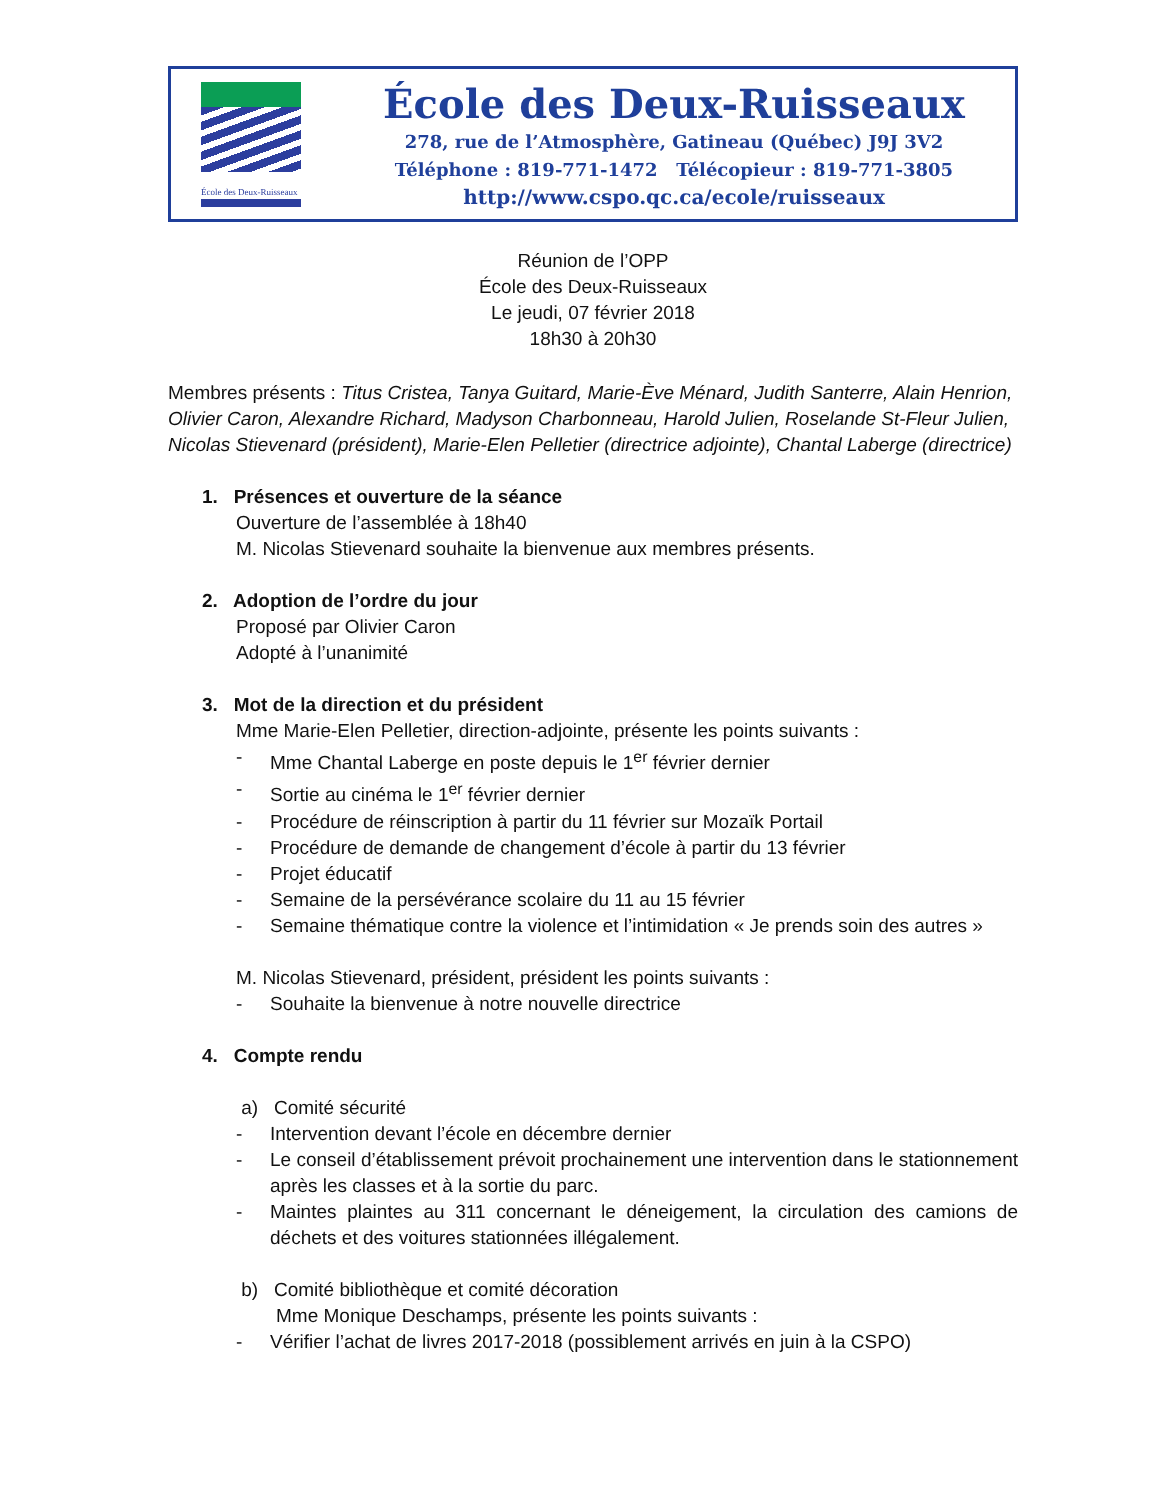École des Deux-Ruisseaux
École des Deux-Ruisseaux
278, rue de l’Atmosphère, Gatineau (Québec) J9J 3V2
Téléphone : 819-771-1472 Télécopieur : 819-771-3805
http://www.cspo.qc.ca/ecole/ruisseaux
Réunion de l’OPP
École des Deux-Ruisseaux
Le jeudi, 07 février 2018
18h30 à 20h30
Membres présents : Titus Cristea, Tanya Guitard, Marie-Ève Ménard, Judith Santerre, Alain Henrion, Olivier Caron, Alexandre Richard, Madyson Charbonneau, Harold Julien, Roselande St-Fleur Julien, Nicolas Stievenard (président), Marie-Elen Pelletier (directrice adjointe), Chantal Laberge (directrice)
1. Présences et ouverture de la séance
Ouverture de l’assemblée à 18h40
M. Nicolas Stievenard souhaite la bienvenue aux membres présents.
2. Adoption de l’ordre du jour
Proposé par Olivier Caron
Adopté à l’unanimité
3. Mot de la direction et du président
Mme Marie-Elen Pelletier, direction-adjointe, présente les points suivants :
- Mme Chantal Laberge en poste depuis le 1<sup>er</sup> février dernier
- Sortie au cinéma le 1<sup>er</sup> février dernier
- Procédure de réinscription à partir du 11 février sur Mozaïk Portail
- Procédure de demande de changement d’école à partir du 13 février
- Projet éducatif
- Semaine de la persévérance scolaire du 11 au 15 février
- Semaine thématique contre la violence et l’intimidation « Je prends soin des autres »
M. Nicolas Stievenard, président, président les points suivants :
- Souhaite la bienvenue à notre nouvelle directrice
4. Compte rendu
a) Comité sécurité
- Intervention devant l’école en décembre dernier
- Le conseil d’établissement prévoit prochainement une intervention dans le stationnement après les classes et à la sortie du parc.
- Maintes plaintes au 311 concernant le déneigement, la circulation des camions de déchets et des voitures stationnées illégalement.
b) Comité bibliothèque et comité décoration
Mme Monique Deschamps, présente les points suivants :
- Vérifier l’achat de livres 2017-2018 (possiblement arrivés en juin à la CSPO)